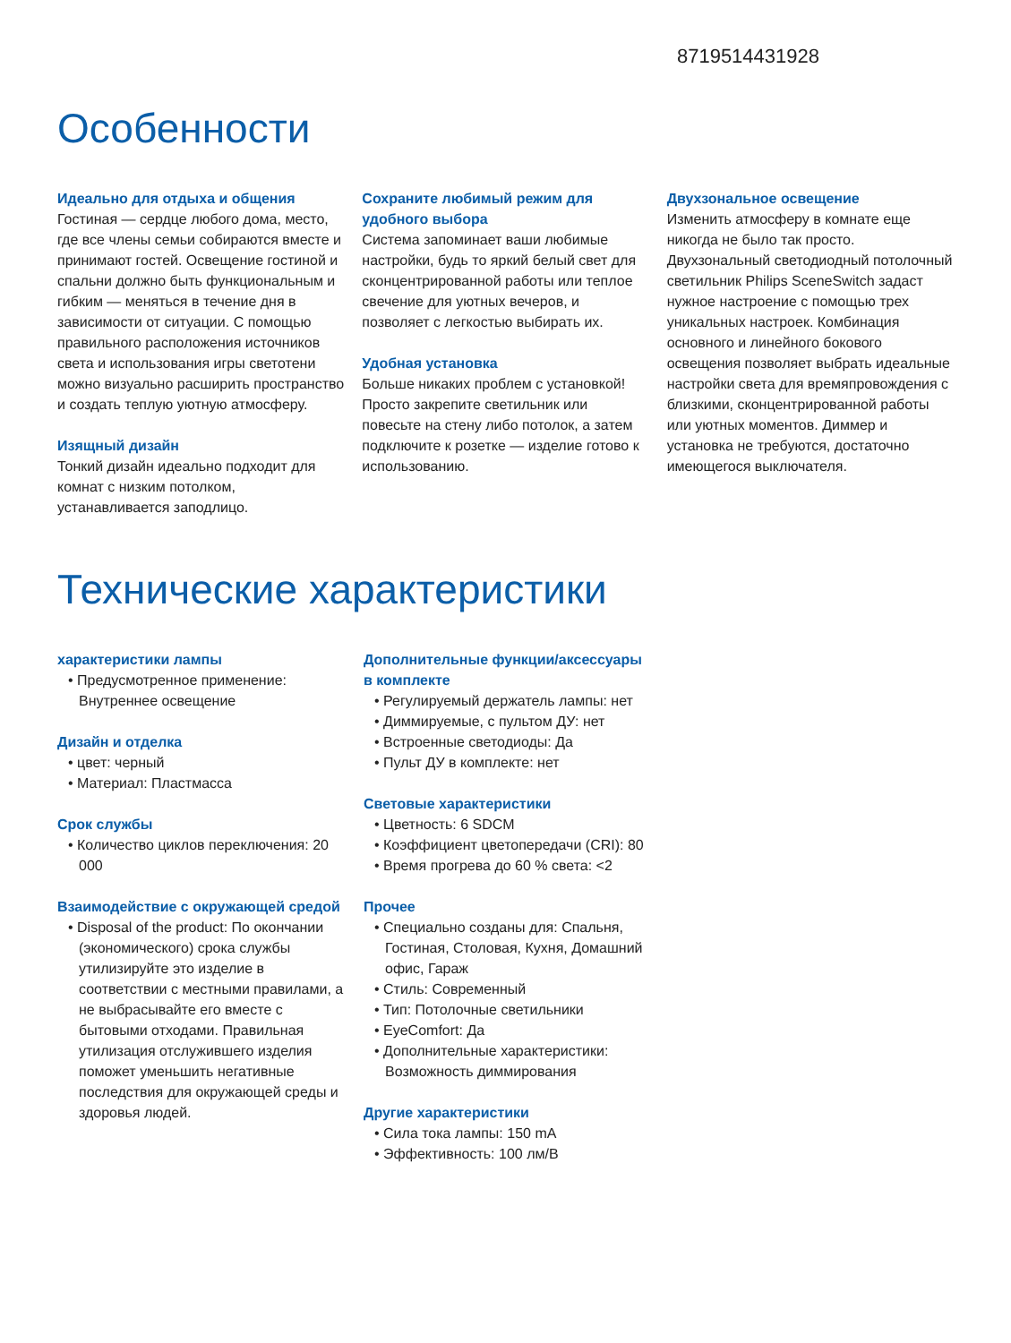8719514431928
Особенности
Идеально для отдыха и общения
Гостиная — сердце любого дома, место, где все члены семьи собираются вместе и принимают гостей. Освещение гостиной и спальни должно быть функциональным и гибким — меняться в течение дня в зависимости от ситуации. С помощью правильного расположения источников света и использования игры светотени можно визуально расширить пространство и создать теплую уютную атмосферу.
Изящный дизайн
Тонкий дизайн идеально подходит для комнат с низким потолком, устанавливается заподлицо.
Сохраните любимый режим для удобного выбора
Система запоминает ваши любимые настройки, будь то яркий белый свет для сконцентрированной работы или теплое свечение для уютных вечеров, и позволяет с легкостью выбирать их.
Удобная установка
Больше никаких проблем с установкой! Просто закрепите светильник или повесьте на стену либо потолок, а затем подключите к розетке — изделие готово к использованию.
Двухзональное освещение
Изменить атмосферу в комнате еще никогда не было так просто. Двухзональный светодиодный потолочный светильник Philips SceneSwitch задаст нужное настроение с помощью трех уникальных настроек. Комбинация основного и линейного бокового освещения позволяет выбрать идеальные настройки света для времяпровождения с близкими, сконцентрированной работы или уютных моментов. Диммер и установка не требуются, достаточно имеющегося выключателя.
Технические характеристики
характеристики лампы
• Предусмотренное применение: Внутреннее освещение
Дизайн и отделка
• цвет: черный
• Материал: Пластмасса
Срок службы
• Количество циклов переключения: 20 000
Взаимодействие с окружающей средой
• Disposal of the product: По окончании (экономического) срока службы утилизируйте это изделие в соответствии с местными правилами, а не выбрасывайте его вместе с бытовыми отходами. Правильная утилизация отслужившего изделия поможет уменьшить негативные последствия для окружающей среды и здоровья людей.
Дополнительные функции/аксессуары в комплекте
• Регулируемый держатель лампы: нет
• Диммируемые, с пультом ДУ: нет
• Встроенные светодиоды: Да
• Пульт ДУ в комплекте: нет
Световые характеристики
• Цветность: 6 SDCM
• Коэффициент цветопередачи (CRI): 80
• Время прогрева до 60 % света: <2
Прочее
• Специально созданы для: Спальня, Гостиная, Столовая, Кухня, Домашний офис, Гараж
• Стиль: Современный
• Тип: Потолочные светильники
• EyeComfort: Да
• Дополнительные характеристики: Возможность диммирования
Другие характеристики
• Сила тока лампы: 150 mA
• Эффективность: 100 лм/В